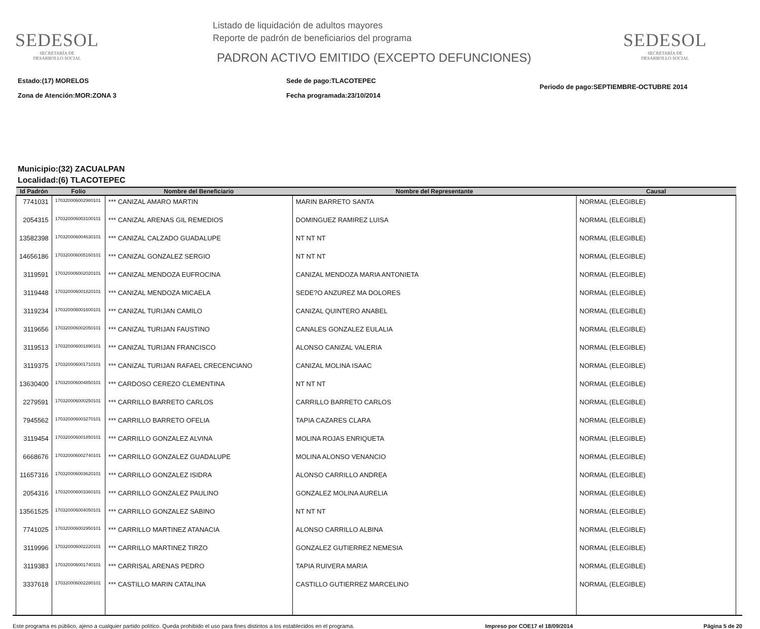SEDESOL
SECRETARÍA DE
DESARROLLO SOCIAL
Listado de liquidación de adultos mayores
Reporte de padrón de beneficiarios del programa
PADRON ACTIVO EMITIDO (EXCEPTO DEFUNCIONES)
SEDESOL
SECRETARÍA DE
DESARROLLO SOCIAL
Estado:(17) MORELOS
Zona de Atención:MOR:ZONA 3
Sede de pago:TLACOTEPEC
Fecha programada:23/10/2014
Periodo de pago:SEPTIEMBRE-OCTUBRE 2014
Municipio:(32) ZACUALPAN
Localidad:(6) TLACOTEPEC
| Id Padrón | Folio | Nombre del Beneficiario | Nombre del Representante | Causal |
| --- | --- | --- | --- | --- |
| 7741031 | 170320006002980101 | *** CANIZAL AMARO MARTIN | MARIN BARRETO SANTA | NORMAL (ELEGIBLE) |
| 2054315 | 170320006003100101 | *** CANIZAL ARENAS GIL REMEDIOS | DOMINGUEZ RAMIREZ LUISA | NORMAL (ELEGIBLE) |
| 13582398 | 170320006004630101 | *** CANIZAL CALZADO GUADALUPE | NT NT NT | NORMAL (ELEGIBLE) |
| 14656186 | 170320006005160101 | *** CANIZAL GONZALEZ SERGIO | NT NT NT | NORMAL (ELEGIBLE) |
| 3119591 | 170320006002020101 | *** CANIZAL MENDOZA EUFROCINA | CANIZAL MENDOZA MARIA ANTONIETA | NORMAL (ELEGIBLE) |
| 3119448 | 170320006001820101 | *** CANIZAL MENDOZA MICAELA | SEDE?O ANZUREZ MA DOLORES | NORMAL (ELEGIBLE) |
| 3119234 | 170320006001600101 | *** CANIZAL TURIJAN CAMILO | CANIZAL QUINTERO ANABEL | NORMAL (ELEGIBLE) |
| 3119656 | 170320006002050101 | *** CANIZAL TURIJAN FAUSTINO | CANALES GONZALEZ EULALIA | NORMAL (ELEGIBLE) |
| 3119513 | 170320006001890101 | *** CANIZAL TURIJAN FRANCISCO | ALONSO CANIZAL VALERIA | NORMAL (ELEGIBLE) |
| 3119375 | 170320006001710101 | *** CANIZAL TURIJAN RAFAEL CRECENCIANO | CANIZAL MOLINA ISAAC | NORMAL (ELEGIBLE) |
| 13630400 | 170320006004850101 | *** CARDOSO CEREZO CLEMENTINA | NT NT NT | NORMAL (ELEGIBLE) |
| 2279591 | 170320006000250101 | *** CARRILLO BARRETO CARLOS | CARRILLO BARRETO CARLOS | NORMAL (ELEGIBLE) |
| 7945562 | 170320006003270101 | *** CARRILLO BARRETO OFELIA | TAPIA CAZARES CLARA | NORMAL (ELEGIBLE) |
| 3119454 | 170320006001850101 | *** CARRILLO GONZALEZ ALVINA | MOLINA ROJAS ENRIQUETA | NORMAL (ELEGIBLE) |
| 6668676 | 170320006002740101 | *** CARRILLO GONZALEZ GUADALUPE | MOLINA ALONSO VENANCIO | NORMAL (ELEGIBLE) |
| 11657316 | 170320006003620101 | *** CARRILLO GONZALEZ ISIDRA | ALONSO CARRILLO ANDREA | NORMAL (ELEGIBLE) |
| 2054316 | 170320006003360101 | *** CARRILLO GONZALEZ PAULINO | GONZALEZ MOLINA AURELIA | NORMAL (ELEGIBLE) |
| 13561525 | 170320006004050101 | *** CARRILLO GONZALEZ SABINO | NT NT NT | NORMAL (ELEGIBLE) |
| 7741025 | 170320006002950101 | *** CARRILLO MARTINEZ ATANACIA | ALONSO CARRILLO ALBINA | NORMAL (ELEGIBLE) |
| 3119996 | 170320006002220101 | *** CARRILLO MARTINEZ TIRZO | GONZALEZ GUTIERREZ NEMESIA | NORMAL (ELEGIBLE) |
| 3119383 | 170320006001740101 | *** CARRISAL ARENAS PEDRO | TAPIA RUIVERA MARIA | NORMAL (ELEGIBLE) |
| 3337618 | 170320006002280101 | *** CASTILLO MARIN CATALINA | CASTILLO GUTIERREZ MARCELINO | NORMAL (ELEGIBLE) |
Este programa es público, ajeno a cualquier partido político. Queda prohibido el uso para fines distintos a los establecidos en el programa. Impreso por COE17 el 18/09/2014 Página 5 de 20